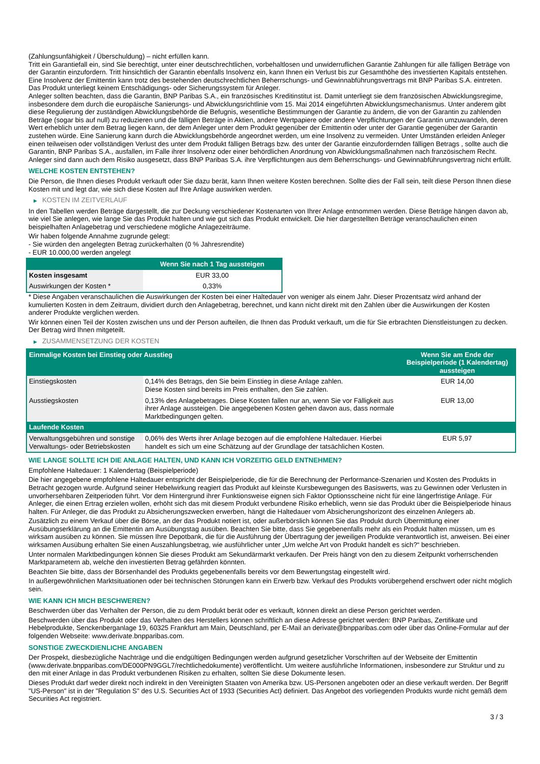(Zahlungsunfähigkeit / Überschuldung) – nicht erfüllen kann.
Tritt ein Garantiefall ein, sind Sie berechtigt, unter einer deutschrechtlichen, vorbehaltlosen und unwiderruflichen Garantie Zahlungen für alle fälligen Beträge von der Garantin einzufordern. Tritt hinsichtlich der Garantin ebenfalls Insolvenz ein, kann Ihnen ein Verlust bis zur Gesamthöhe des investierten Kapitals entstehen. Eine Insolvenz der Emittentin kann trotz des bestehenden deutschrechtlichen Beherrschungs- und Gewinnabführungsvertrags mit BNP Paribas S.A. eintreten.
Das Produkt unterliegt keinem Entschädigungs- oder Sicherungssystem für Anleger.
Anleger sollten beachten, dass die Garantin, BNP Paribas S.A., ein französisches Kreditinstitut ist. Damit unterliegt sie dem französischen Abwicklungsregime, insbesondere dem durch die europäische Sanierungs- und Abwicklungsrichtlinie vom 15. Mai 2014 eingeführten Abwicklungsmechanismus. Unter anderem gibt diese Regulierung der zuständigen Abwicklungsbehörde die Befugnis, wesentliche Bestimmungen der Garantie zu ändern, die von der Garantin zu zahlenden Beträge (sogar bis auf null) zu reduzieren und die fälligen Beträge in Aktien, andere Wertpapiere oder andere Verpflichtungen der Garantin umzuwandeln, deren Wert erheblich unter dem Betrag liegen kann, der dem Anleger unter dem Produkt gegenüber der Emittentin oder unter der Garantie gegenüber der Garantin zustehen würde. Eine Sanierung kann durch die Abwicklungsbehörde angeordnet werden, um eine Insolvenz zu vermeiden. Unter Umständen erleiden Anleger einen teilweisen oder vollständigen Verlust des unter dem Produkt fälligen Betrags bzw. des unter der Garantie einzufordernden fälligen Betrags , sollte auch die Garantin, BNP Paribas S.A., ausfallen, im Falle ihrer Insolvenz oder einer behördlichen Anordnung von Abwicklungsmaßnahmen nach französischem Recht. Anleger sind dann auch dem Risiko ausgesetzt, dass BNP Paribas S.A. ihre Verpflichtungen aus dem Beherrschungs- und Gewinnabführungsvertrag nicht erfüllt.
WELCHE KOSTEN ENTSTEHEN?
Die Person, die Ihnen dieses Produkt verkauft oder Sie dazu berät, kann Ihnen weitere Kosten berechnen. Sollte dies der Fall sein, teilt diese Person Ihnen diese Kosten mit und legt dar, wie sich diese Kosten auf Ihre Anlage auswirken werden.
▶ KOSTEN IM ZEITVERLAUF
In den Tabellen werden Beträge dargestellt, die zur Deckung verschiedener Kostenarten von Ihrer Anlage entnommen werden. Diese Beträge hängen davon ab, wie viel Sie anlegen, wie lange Sie das Produkt halten und wie gut sich das Produkt entwickelt. Die hier dargestellten Beträge veranschaulichen einen beispielhaften Anlagebetrag und verschiedene mögliche Anlagezeiträume.
Wir haben folgende Annahme zugrunde gelegt:
- Sie würden den angelegten Betrag zurückerhalten (0 % Jahresrendite)
- EUR 10.000,00 werden angelegt
| | Wenn Sie nach 1 Tag aussteigen |
| --- | --- |
| Kosten insgesamt | EUR 33,00 |
| Auswirkungen der Kosten * | 0,33% |
* Diese Angaben veranschaulichen die Auswirkungen der Kosten bei einer Haltedauer von weniger als einem Jahr. Dieser Prozentsatz wird anhand der kumulierten Kosten in dem Zeitraum, dividiert durch den Anlagebetrag, berechnet, und kann nicht direkt mit den Zahlen über die Auswirkungen der Kosten anderer Produkte verglichen werden.
Wir können einen Teil der Kosten zwischen uns und der Person aufteilen, die Ihnen das Produkt verkauft, um die für Sie erbrachten Dienstleistungen zu decken. Der Betrag wird Ihnen mitgeteilt.
▶ ZUSAMMENSETZUNG DER KOSTEN
| Einmalige Kosten bei Einstieg oder Ausstieg | | Wenn Sie am Ende der Beispielperiode (1 Kalendertag) aussteigen |
| --- | --- | --- |
| Einstiegskosten | 0,14% des Betrags, den Sie beim Einstieg in diese Anlage zahlen. Diese Kosten sind bereits im Preis enthalten, den Sie zahlen. | EUR 14,00 |
| Ausstiegskosten | 0,13% des Anlagebetrages. Diese Kosten fallen nur an, wenn Sie vor Fälligkeit aus ihrer Anlage aussteigen. Die angegebenen Kosten gehen davon aus, dass normale Marktbedingungen gelten. | EUR 13,00 |
| Laufende Kosten | | |
| Verwaltungsgebühren und sonstige Verwaltungs- oder Betriebskosten | 0,06% des Werts ihrer Anlage bezogen auf die empfohlene Haltedauer. Hierbei handelt es sich um eine Schätzung auf der Grundlage der tatsächlichen Kosten. | EUR 5,97 |
WIE LANGE SOLLTE ICH DIE ANLAGE HALTEN, UND KANN ICH VORZEITIG GELD ENTNEHMEN?
Empfohlene Haltedauer: 1 Kalendertag (Beispielperiode)
Die hier angegebene empfohlene Haltedauer entspricht der Beispielperiode, die für die Berechnung der Performance-Szenarien und Kosten des Produkts in Betracht gezogen wurde. Aufgrund seiner Hebelwirkung reagiert das Produkt auf kleinste Kursbewegungen des Basiswerts, was zu Gewinnen oder Verlusten in unvorhersehbaren Zeitperioden führt. Vor dem Hintergrund ihrer Funktionsweise eignen sich Faktor Optionsscheine nicht für eine längerfristige Anlage. Für Anleger, die einen Ertrag erzielen wollen, erhöht sich das mit diesem Produkt verbundene Risiko erheblich, wenn sie das Produkt über die Beispielperiode hinaus halten. Für Anleger, die das Produkt zu Absicherungszwecken erwerben, hängt die Haltedauer vom Absicherungshorizont des einzelnen Anlegers ab.
Zusätzlich zu einem Verkauf über die Börse, an der das Produkt notiert ist, oder außerbörslich können Sie das Produkt durch Übermittlung einer Ausübungserklärung an die Emittentin am Ausübungstag ausüben. Beachten Sie bitte, dass Sie gegebenenfalls mehr als ein Produkt halten müssen, um es wirksam ausüben zu können. Sie müssen Ihre Depotbank, die für die Ausführung der Übertragung der jeweiligen Produkte verantwortlich ist, anweisen. Bei einer wirksamen Ausübung erhalten Sie einen Auszahlungsbetrag, wie ausführlicher unter „Um welche Art von Produkt handelt es sich?“ beschrieben.
Unter normalen Marktbedingungen können Sie dieses Produkt am Sekundärmarkt verkaufen. Der Preis hängt von den zu diesem Zeitpunkt vorherrschenden Marktparametern ab, welche den investierten Betrag gefährden könnten.
Beachten Sie bitte, dass der Börsenhandel des Produkts gegebenenfalls bereits vor dem Bewertungstag eingestellt wird.
In außergewöhnlichen Marktsituationen oder bei technischen Störungen kann ein Erwerb bzw. Verkauf des Produkts vorübergehend erschwert oder nicht möglich sein.
WIE KANN ICH MICH BESCHWEREN?
Beschwerden über das Verhalten der Person, die zu dem Produkt berät oder es verkauft, können direkt an diese Person gerichtet werden.
Beschwerden über das Produkt oder das Verhalten des Herstellers können schriftlich an diese Adresse gerichtet werden: BNP Paribas, Zertifikate und Hebelprodukte, Senckenberganlage 19, 60325 Frankfurt am Main, Deutschland, per E-Mail an derivate@bnpparibas.com oder über das Online-Formular auf der folgenden Webseite: www.derivate.bnpparibas.com.
SONSTIGE ZWECKDIENLICHE ANGABEN
Der Prospekt, diesbezügliche Nachträge und die endgültigen Bedingungen werden aufgrund gesetzlicher Vorschriften auf der Webseite der Emittentin (www.derivate.bnpparibas.com/DE000PN9GGL7/rechtlichedokumente) veröffentlicht. Um weitere ausführliche Informationen, insbesondere zur Struktur und zu den mit einer Anlage in das Produkt verbundenen Risiken zu erhalten, sollten Sie diese Dokumente lesen.
Dieses Produkt darf weder direkt noch indirekt in den Vereinigten Staaten von Amerika bzw. US-Personen angeboten oder an diese verkauft werden. Der Begriff "US-Person" ist in der "Regulation S" des U.S. Securities Act of 1933 (Securities Act) definiert. Das Angebot des vorliegenden Produkts wurde nicht gemäß dem Securities Act registriert.
3 / 3